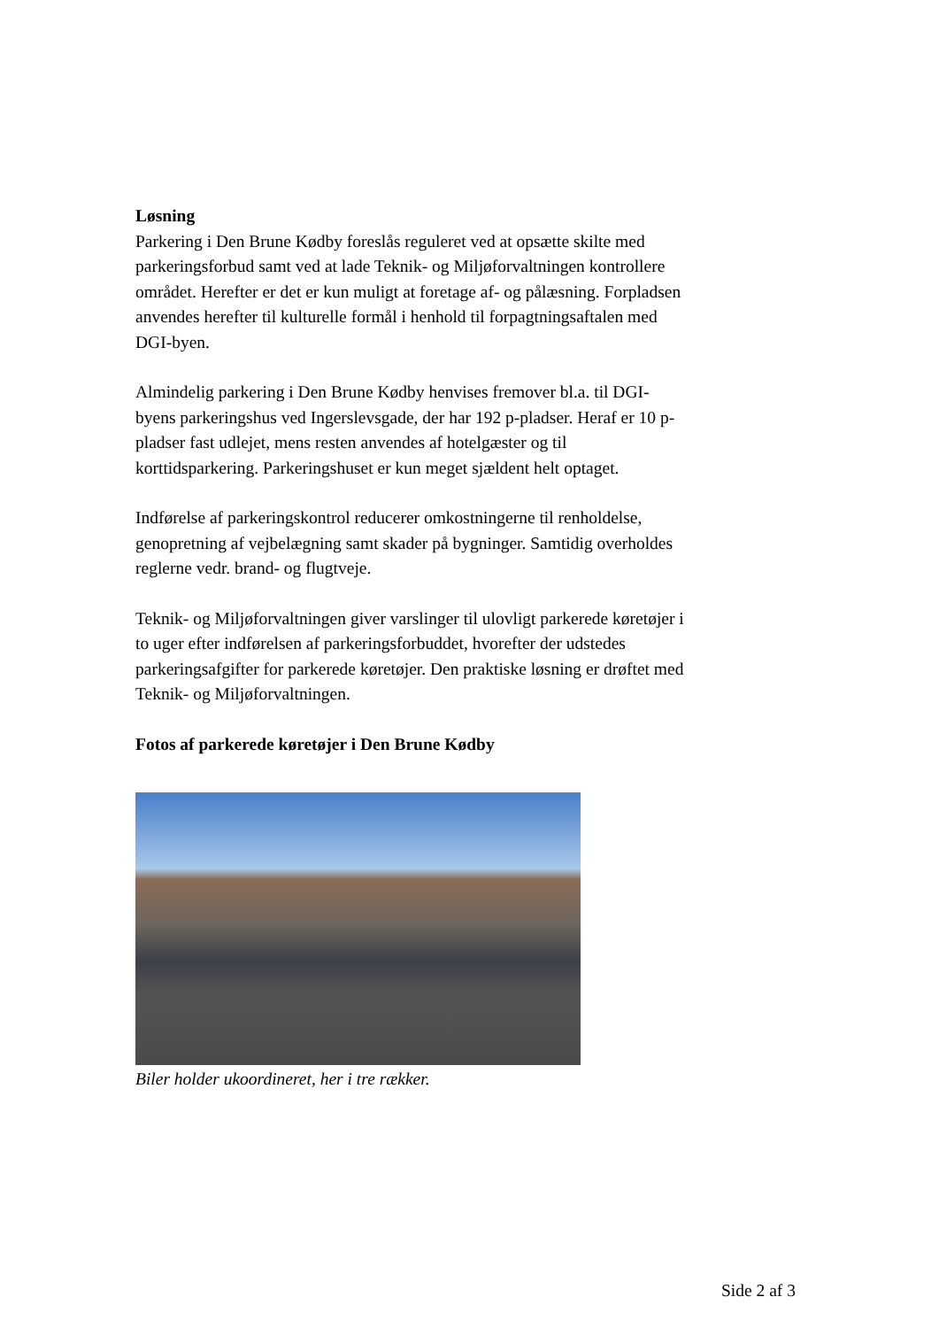Løsning
Parkering i Den Brune Kødby foreslås reguleret ved at opsætte skilte med parkeringsforbud samt ved at lade Teknik- og Miljøforvaltningen kontrollere området. Herefter er det er kun muligt at foretage af- og pålæsning. Forpladsen anvendes herefter til kulturelle formål i henhold til forpagtningsaftalen med DGI-byen.
Almindelig parkering i Den Brune Kødby henvises fremover bl.a. til DGI-byens parkeringshus ved Ingerslevsgade, der har 192 p-pladser. Heraf er 10 p-pladser fast udlejet, mens resten anvendes af hotelgæster og til korttidsparkering. Parkeringshuset er kun meget sjældent helt optaget.
Indførelse af parkeringskontrol reducerer omkostningerne til renholdelse, genopretning af vejbelægning samt skader på bygninger. Samtidig overholdes reglerne vedr. brand- og flugtveje.
Teknik- og Miljøforvaltningen giver varslinger til ulovligt parkerede køretøjer i to uger efter indførelsen af parkeringsforbuddet, hvorefter der udstedes parkeringsafgifter for parkerede køretøjer. Den praktiske løsning er drøftet med Teknik- og Miljøforvaltningen.
Fotos af parkerede køretøjer i Den Brune Kødby
Biler holder ukoordineret, her i tre rækker.
Side 2 af 3